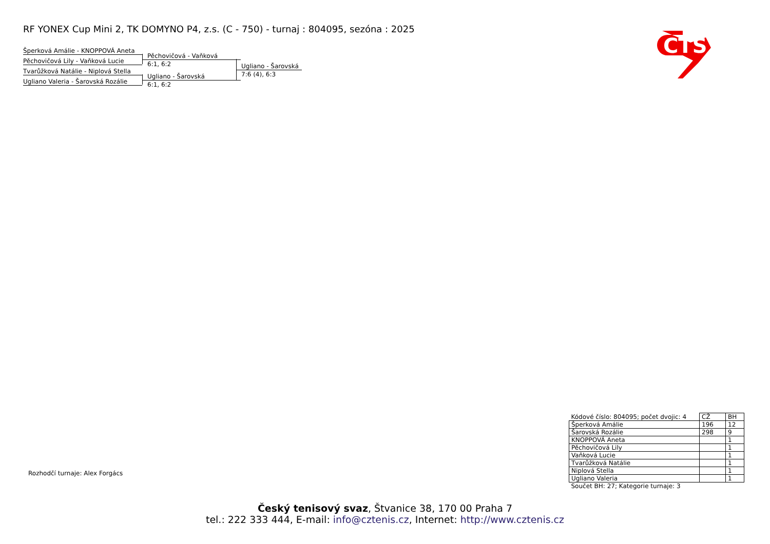RF YONEX Cup Mini 2, TK DOMYNO P4, z.s. (C - 750) - turnaj : 804095, sezóna : 2025
Šperková Amálie - KNOPPOVÁ Aneta
Pěchovičová Lily - Vaňková Lucie
Tvarůžková Natálie - Niplová Stella
Ugliano Valeria - Šarovská Rozálie
Pěchovičová - Vaňková
6:1, 6:2
Ugliano - Šarovská
6:1, 6:2
Ugliano - Šarovská
7:6 (4), 6:3
CTS
Rozhodčí turnaje: Alex Forgács
| Kódové číslo: 804095; počet dvojic: 4 | CŽ | BH |
| Šperková Amálie | 196 | 12 |
| Šarovská Rozálie | 298 | 9 |
| KNOPPOVÁ Aneta | | 1 |
| Pěchovičová Lily | | 1 |
| Vaňková Lucie | | 1 |
| Tvarůžková Natálie | | 1 |
| Niplová Stella | | 1 |
| Ugliano Valeria | | 1 |
| Součet BH: 27; Kategorie turnaje: 3 | | |
Český tenisový svaz, Štvanice 38, 170 00 Praha 7
tel.: 222 333 444, E-mail: info@cztenis.cz, Internet: http://www.cztenis.cz